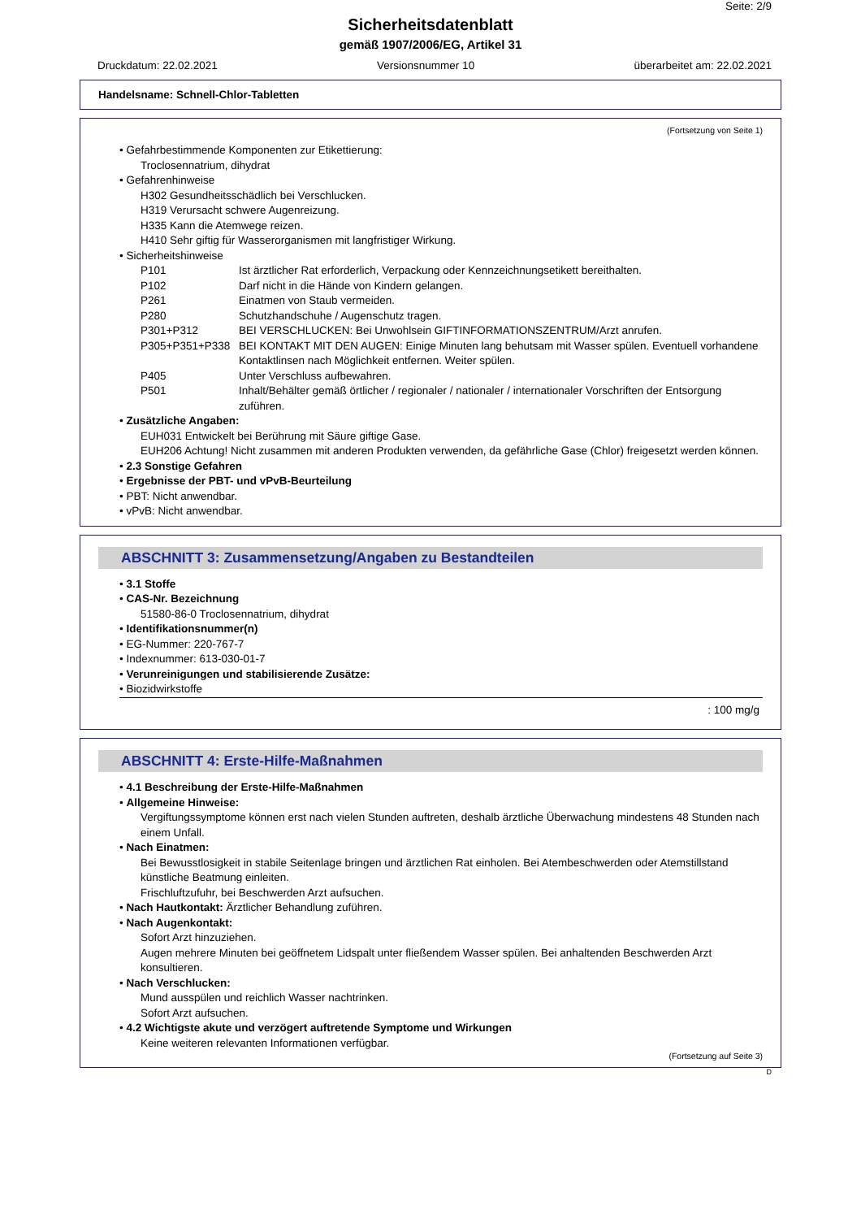Seite: 2/9
Sicherheitsdatenblatt
gemäß 1907/2006/EG, Artikel 31
Druckdatum: 22.02.2021 Versionsnummer 10 überarbeitet am: 22.02.2021
Handelsname: Schnell-Chlor-Tabletten
(Fortsetzung von Seite 1)
• Gefahrbestimmende Komponenten zur Etikettierung:
Troclosennatrium, dihydrat
• Gefahrenhinweise
H302 Gesundheitsschädlich bei Verschlucken.
H319 Verursacht schwere Augenreizung.
H335 Kann die Atemwege reizen.
H410 Sehr giftig für Wasserorganismen mit langfristiger Wirkung.
• Sicherheitshinweise
P101 Ist ärztlicher Rat erforderlich, Verpackung oder Kennzeichnungsetikett bereithalten.
P102 Darf nicht in die Hände von Kindern gelangen.
P261 Einatmen von Staub vermeiden.
P280 Schutzhandschuhe / Augenschutz tragen.
P301+P312 BEI VERSCHLUCKEN: Bei Unwohlsein GIFTINFORMATIONSZENTRUM/Arzt anrufen.
P305+P351+P338 BEI KONTAKT MIT DEN AUGEN: Einige Minuten lang behutsam mit Wasser spülen. Eventuell vorhandene Kontaktlinsen nach Möglichkeit entfernen. Weiter spülen.
P405 Unter Verschluss aufbewahren.
P501 Inhalt/Behälter gemäß örtlicher / regionaler / nationaler / internationaler Vorschriften der Entsorgung zuführen.
• Zusätzliche Angaben:
EUH031 Entwickelt bei Berührung mit Säure giftige Gase.
EUH206 Achtung! Nicht zusammen mit anderen Produkten verwenden, da gefährliche Gase (Chlor) freigesetzt werden können.
• 2.3 Sonstige Gefahren
• Ergebnisse der PBT- und vPvB-Beurteilung
• PBT: Nicht anwendbar.
• vPvB: Nicht anwendbar.
ABSCHNITT 3: Zusammensetzung/Angaben zu Bestandteilen
• 3.1 Stoffe
• CAS-Nr. Bezeichnung
51580-86-0 Troclosennatrium, dihydrat
• Identifikationsnummer(n)
• EG-Nummer: 220-767-7
• Indexnummer: 613-030-01-7
• Verunreinigungen und stabilisierende Zusätze:
• Biozidwirkstoffe
: 100 mg/g
ABSCHNITT 4: Erste-Hilfe-Maßnahmen
• 4.1 Beschreibung der Erste-Hilfe-Maßnahmen
• Allgemeine Hinweise:
Vergiftungssymptome können erst nach vielen Stunden auftreten, deshalb ärztliche Überwachung mindestens 48 Stunden nach einem Unfall.
• Nach Einatmen:
Bei Bewusstlosigkeit in stabile Seitenlage bringen und ärztlichen Rat einholen. Bei Atembeschwerden oder Atemstillstand künstliche Beatmung einleiten.
Frischluftzufuhr, bei Beschwerden Arzt aufsuchen.
• Nach Hautkontakt: Ärztlicher Behandlung zuführen.
• Nach Augenkontakt:
Sofort Arzt hinzuziehen.
Augen mehrere Minuten bei geöffnetem Lidspalt unter fließendem Wasser spülen. Bei anhaltenden Beschwerden Arzt konsultieren.
• Nach Verschlucken:
Mund ausspülen und reichlich Wasser nachtrinken.
Sofort Arzt aufsuchen.
• 4.2 Wichtigste akute und verzögert auftretende Symptome und Wirkungen
Keine weiteren relevanten Informationen verfügbar.
(Fortsetzung auf Seite 3)
D